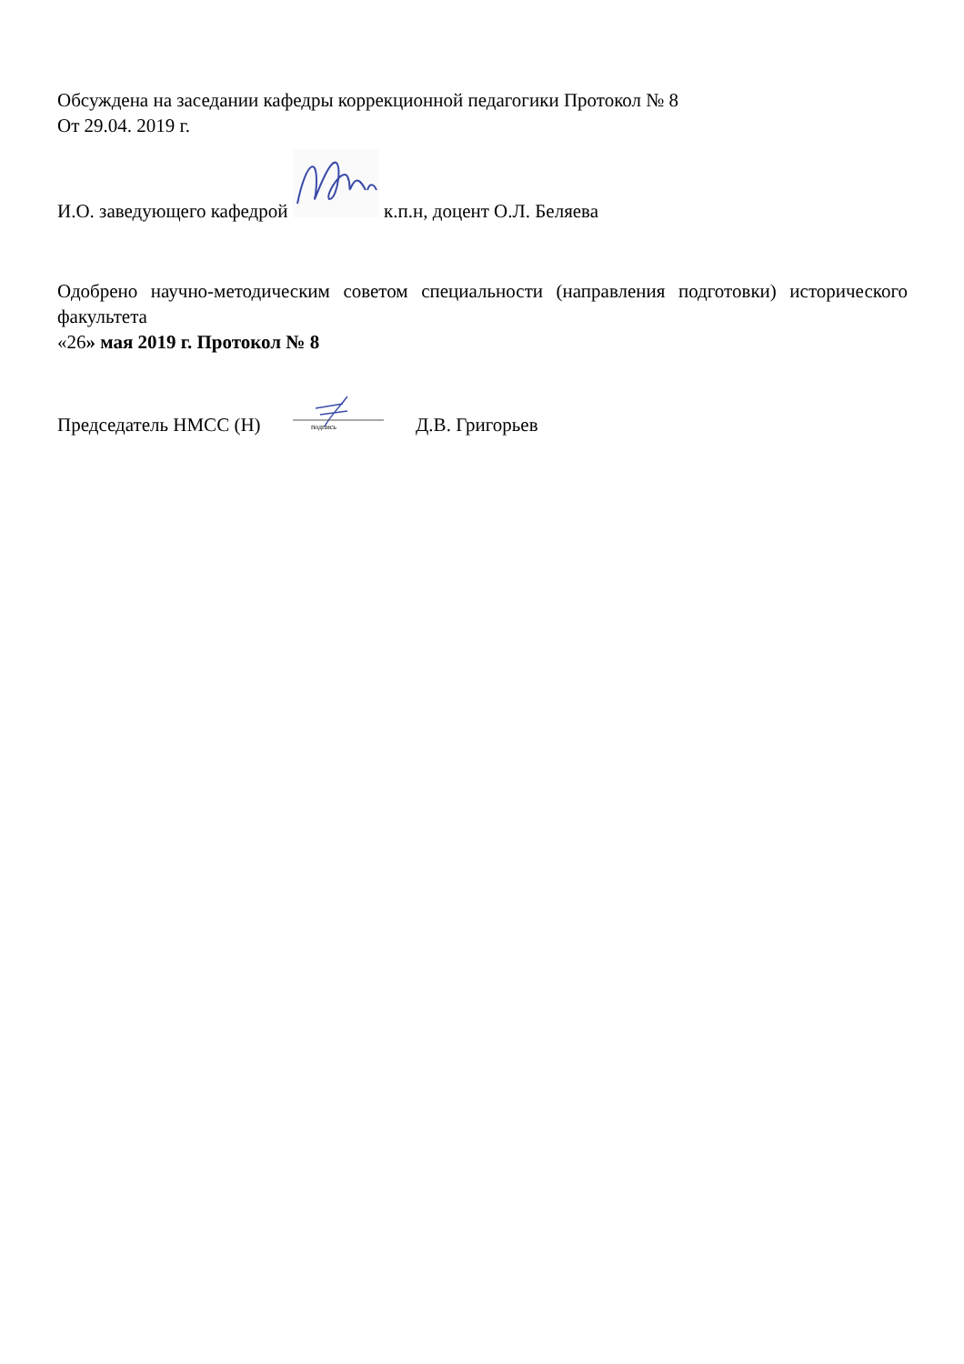Обсуждена на заседании кафедры коррекционной педагогики Протокол № 8
От 29.04. 2019 г.
И.О. заведующего кафедрой к.п.н, доцент О.Л. Беляева
Одобрено научно-методическим советом специальности (направления подготовки) исторического факультета
«26» мая 2019 г. Протокол № 8
Председатель НМСС (Н)
подпись
Д.В. Григорьев